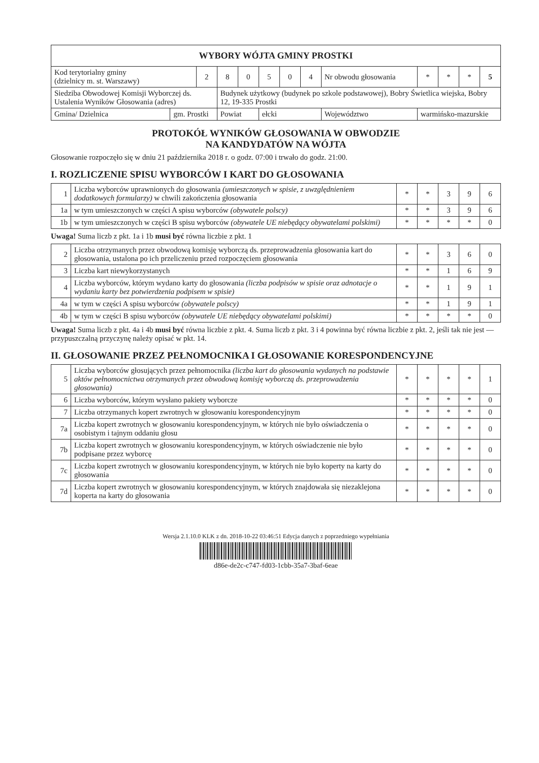| WYBORY WÓJTA GMINY PROSTKI | | | | | | | | | | | | | |
| --- | --- | --- | --- | --- | --- | --- | --- | --- | --- | --- | --- | --- | --- |
| Kod terytorialny gminy (dzielnicy m. st. Warszawy) | | 2 | 8 | 0 | 5 | 0 | 4 | Nr obwodu głosowania | | * | * | * | 5 |
| Siedziba Obwodowej Komisji Wyborczej ds. Ustalenia Wyników Głosowania (adres) | | | Budynek użytkowy (budynek po szkole podstawowej), Bobry Świetlica wiejska, Bobry 12, 19-335 Prostki | | | | | | | | | | |
| Gmina/ Dzielnica | gm. Prostki | | Powiat | | ełcki | | | | Województwo | warmińsko-mazurskie | | | |
PROTOKÓŁ WYNIKÓW GŁOSOWANIA W OBWODZIE
NA KANDYDATÓW NA WÓJTA
Głosowanie rozpoczęło się w dniu 21 października 2018 r. o godz. 07:00 i trwało do godz. 21:00.
I. ROZLICZENIE SPISU WYBORCÓW I KART DO GŁOSOWANIA
| 1 | Liczba wyborców uprawnionych do głosowania (umieszczonych w spisie, z uwzględnieniem dodatkowych formularzy) w chwili zakończenia głosowania | * | * | 3 | 9 | 6 |
| 1a | w tym umieszczonych w części A spisu wyborców (obywatele polscy) | * | * | 3 | 9 | 6 |
| 1b | w tym umieszczonych w części B spisu wyborców (obywatele UE niebędący obywatelami polskimi) | * | * | * | * | 0 |
Uwaga! Suma liczb z pkt. 1a i 1b musi być równa liczbie z pkt. 1
| 2 | Liczba otrzymanych przez obwodową komisję wyborczą ds. przeprowadzenia głosowania kart do głosowania, ustalona po ich przeliczeniu przed rozpoczęciem głosowania | * | * | 3 | 6 | 0 |
| 3 | Liczba kart niewykorzystanych | * | * | 1 | 6 | 9 |
| 4 | Liczba wyborców, którym wydano karty do głosowania (liczba podpisów w spisie oraz adnotacje o wydaniu karty bez potwierdzenia podpisem w spisie) | * | * | 1 | 9 | 1 |
| 4a | w tym w części A spisu wyborców (obywatele polscy) | * | * | 1 | 9 | 1 |
| 4b | w tym w części B spisu wyborców (obywatele UE niebędący obywatelami polskimi) | * | * | * | * | 0 |
Uwaga! Suma liczb z pkt. 4a i 4b musi być równa liczbie z pkt. 4. Suma liczb z pkt. 3 i 4 powinna być równa liczbie z pkt. 2, jeśli tak nie jest — przypuszczalną przyczynę należy opisać w pkt. 14.
II. GŁOSOWANIE PRZEZ PEŁNOMOCNIKA I GŁOSOWANIE KORESPONDENCYJNE
| 5 | Liczba wyborców głosujących przez pełnomocnika (liczba kart do głosowania wydanych na podstawie aktów pełnomocnictwa otrzymanych przez obwodową komisję wyborczą ds. przeprowadzenia głosowania) | * | * | * | * | 1 |
| 6 | Liczba wyborców, którym wysłano pakiety wyborcze | * | * | * | * | 0 |
| 7 | Liczba otrzymanych kopert zwrotnych w głosowaniu korespondencyjnym | * | * | * | * | 0 |
| 7a | Liczba kopert zwrotnych w głosowaniu korespondencyjnym, w których nie było oświadczenia o osobistym i tajnym oddaniu głosu | * | * | * | * | 0 |
| 7b | Liczba kopert zwrotnych w głosowaniu korespondencyjnym, w których oświadczenie nie było podpisane przez wyborcę | * | * | * | * | 0 |
| 7c | Liczba kopert zwrotnych w głosowaniu korespondencyjnym, w których nie było koperty na karty do głosowania | * | * | * | * | 0 |
| 7d | Liczba kopert zwrotnych w głosowaniu korespondencyjnym, w których znajdowała się niezaklejona koperta na karty do głosowania | * | * | * | * | 0 |
Wersja 2.1.10.0 KLK z dn. 2018-10-22 03:46:51 Edycja danych z poprzedniego wypełniania
d86e-de2c-c747-fd03-1cbb-35a7-3baf-6eae